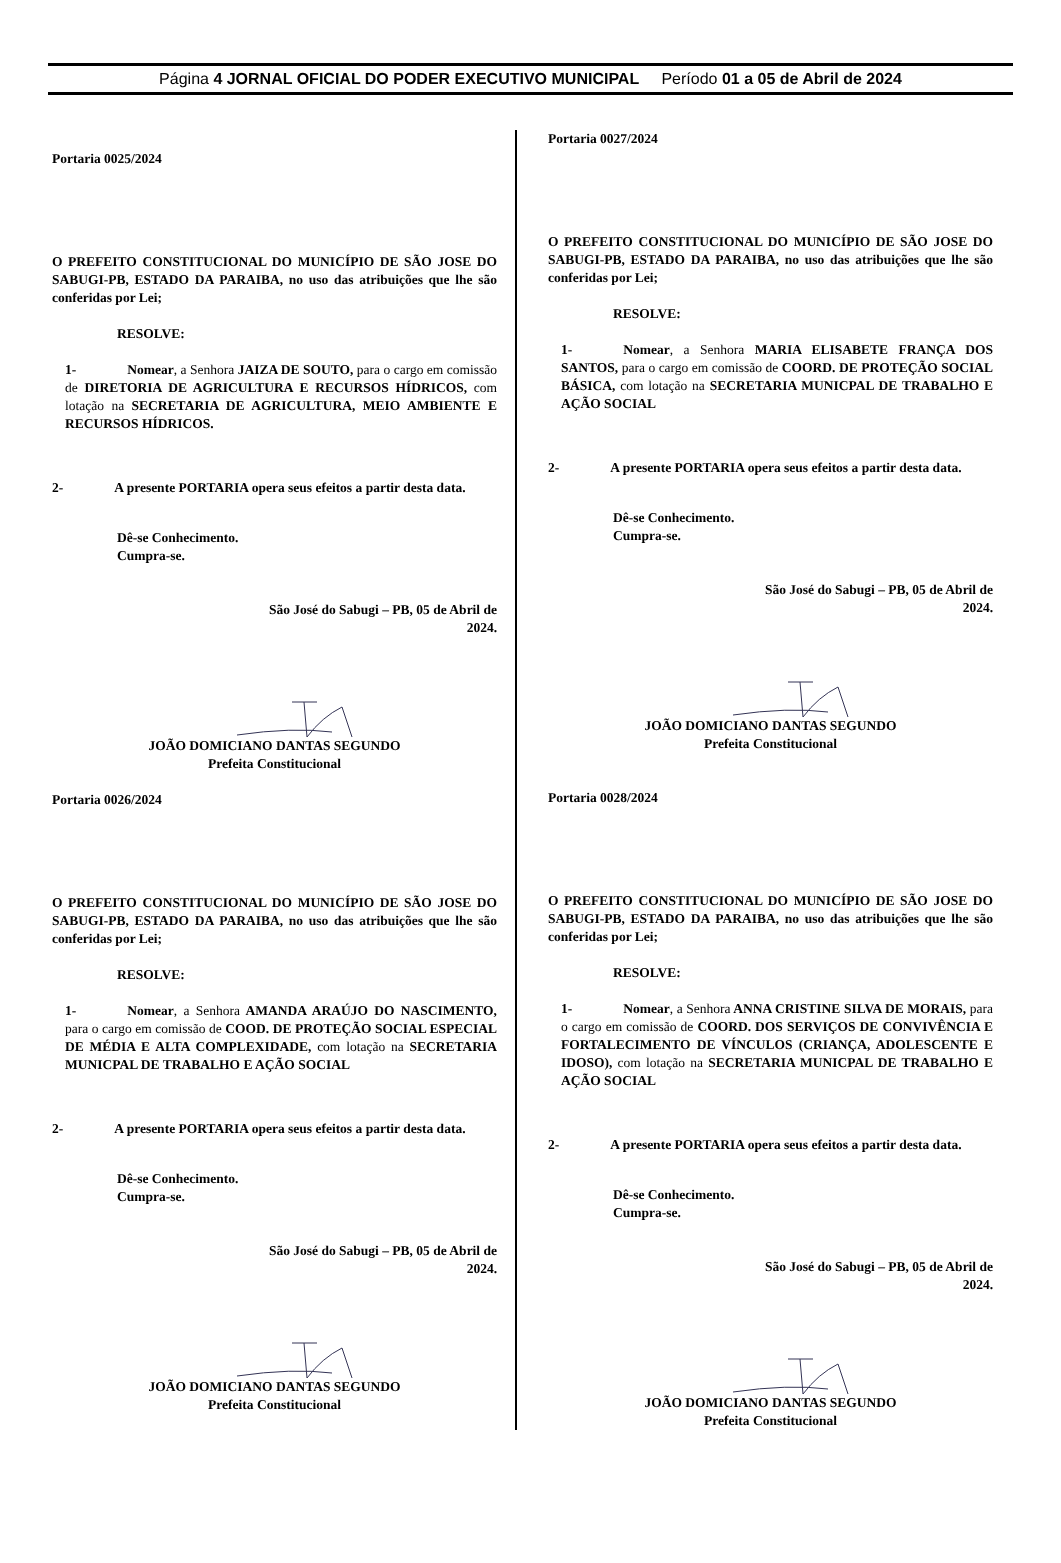Página 4 JORNAL OFICIAL DO PODER EXECUTIVO MUNICIPAL Período 01 a 05 de Abril de 2024
Portaria 0025/2024
O PREFEITO CONSTITUCIONAL DO MUNICÍPIO DE SÃO JOSE DO SABUGI-PB, ESTADO DA PARAIBA, no uso das atribuições que lhe são conferidas por Lei;
RESOLVE:
1- Nomear, a Senhora JAIZA DE SOUTO, para o cargo em comissão de DIRETORIA DE AGRICULTURA E RECURSOS HÍDRICOS, com lotação na SECRETARIA DE AGRICULTURA, MEIO AMBIENTE E RECURSOS HÍDRICOS.
2- A presente PORTARIA opera seus efeitos a partir desta data.
Dê-se Conhecimento.
Cumpra-se.
São José do Sabugi – PB, 05 de Abril de
2024.
JOÃO DOMICIANO DANTAS SEGUNDO
Prefeita Constitucional
Portaria 0026/2024
O PREFEITO CONSTITUCIONAL DO MUNICÍPIO DE SÃO JOSE DO SABUGI-PB, ESTADO DA PARAIBA, no uso das atribuições que lhe são conferidas por Lei;
RESOLVE:
1- Nomear, a Senhora AMANDA ARAÚJO DO NASCIMENTO, para o cargo em comissão de COOD. DE PROTEÇÃO SOCIAL ESPECIAL DE MÉDIA E ALTA COMPLEXIDADE, com lotação na SECRETARIA MUNICPAL DE TRABALHO E AÇÃO SOCIAL
2- A presente PORTARIA opera seus efeitos a partir desta data.
Dê-se Conhecimento.
Cumpra-se.
São José do Sabugi – PB, 05 de Abril de
2024.
JOÃO DOMICIANO DANTAS SEGUNDO
Prefeita Constitucional
Portaria 0027/2024
O PREFEITO CONSTITUCIONAL DO MUNICÍPIO DE SÃO JOSE DO SABUGI-PB, ESTADO DA PARAIBA, no uso das atribuições que lhe são conferidas por Lei;
RESOLVE:
1- Nomear, a Senhora MARIA ELISABETE FRANÇA DOS SANTOS, para o cargo em comissão de COORD. DE PROTEÇÃO SOCIAL BÁSICA, com lotação na SECRETARIA MUNICPAL DE TRABALHO E AÇÃO SOCIAL
2- A presente PORTARIA opera seus efeitos a partir desta data.
Dê-se Conhecimento.
Cumpra-se.
São José do Sabugi – PB, 05 de Abril de
2024.
JOÃO DOMICIANO DANTAS SEGUNDO
Prefeita Constitucional
Portaria 0028/2024
O PREFEITO CONSTITUCIONAL DO MUNICÍPIO DE SÃO JOSE DO SABUGI-PB, ESTADO DA PARAIBA, no uso das atribuições que lhe são conferidas por Lei;
RESOLVE:
1- Nomear, a Senhora ANNA CRISTINE SILVA DE MORAIS, para o cargo em comissão de COORD. DOS SERVIÇOS DE CONVIVÊNCIA E FORTALECIMENTO DE VÍNCULOS (CRIANÇA, ADOLESCENTE E IDOSO), com lotação na SECRETARIA MUNICPAL DE TRABALHO E AÇÃO SOCIAL
2- A presente PORTARIA opera seus efeitos a partir desta data.
Dê-se Conhecimento.
Cumpra-se.
São José do Sabugi – PB, 05 de Abril de
2024.
JOÃO DOMICIANO DANTAS SEGUNDO
Prefeita Constitucional